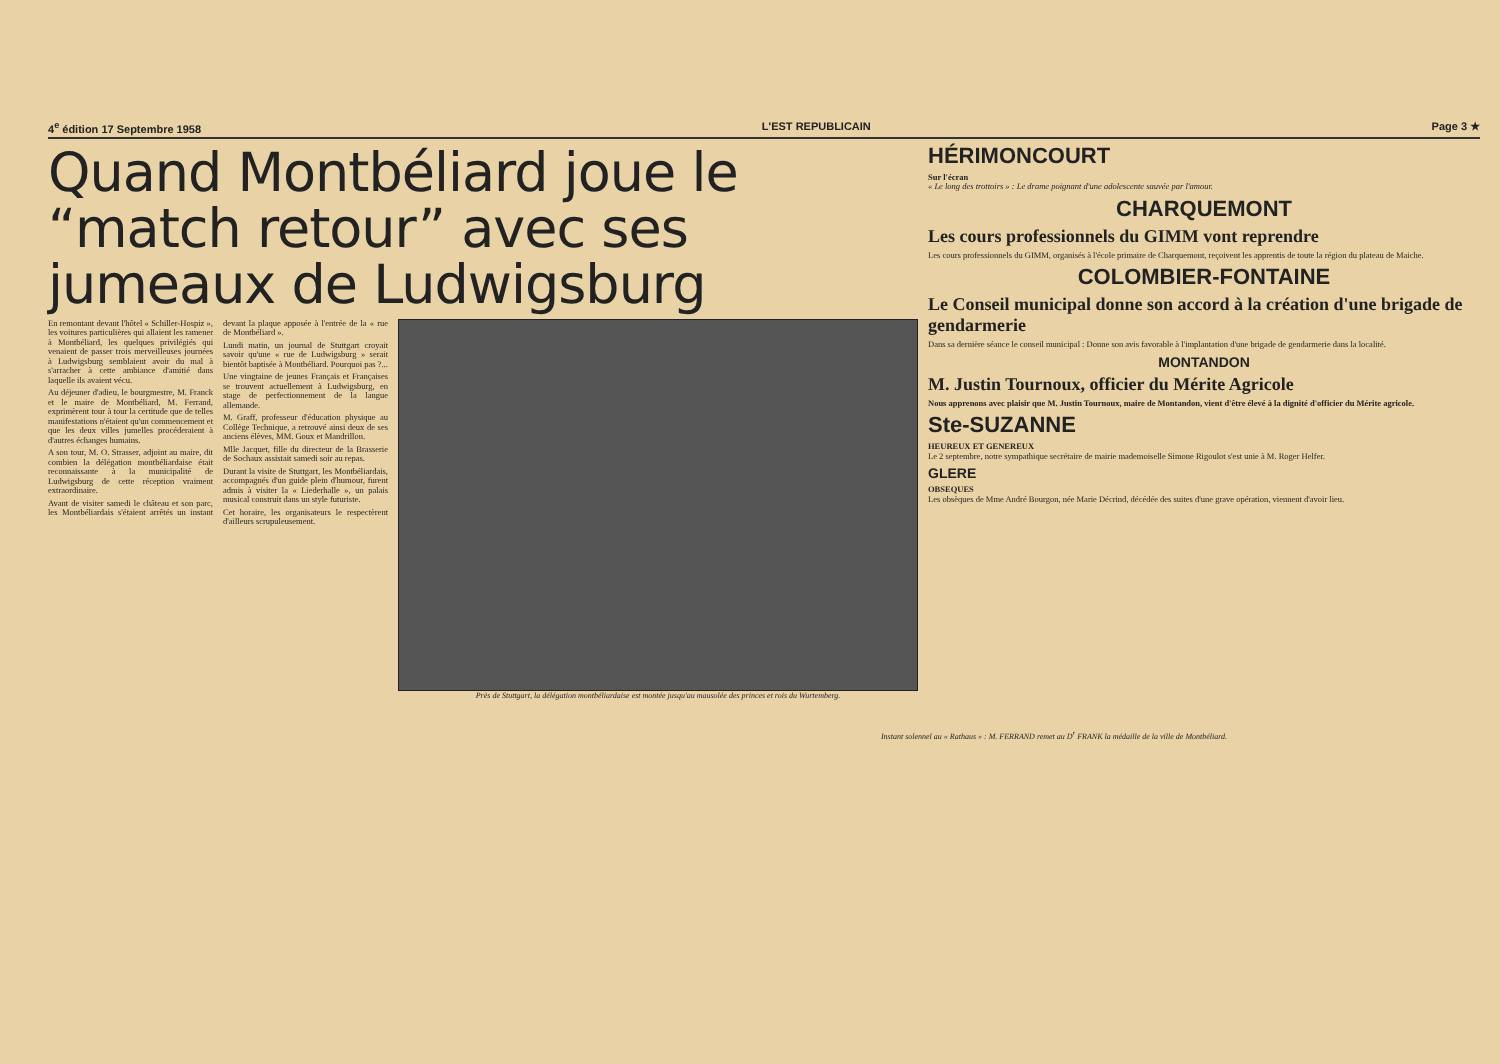4<sup>e</sup> édition 17 Septembre 1958 L'EST REPUBLICAIN Page 3 ★
Quand Montbéliard joue le “match retour” avec ses jumeaux de Ludwigsburg
En remontant devant l'hôtel « Schiller-Hospiz », les voitures particulières qui allaient les ramener à Montbéliard, les quelques privilégiés qui venaient de passer trois merveilleuses journées à Ludwigsburg semblaient avoir du mal à s'arracher à cette ambiance d'amitié dans laquelle ils avaient vécu.
Au déjeuner d'adieu, le bourgmestre, M. Franck et le maire de Montbéliard, M. Ferrand, exprimèrent tour à tour la certitude que de telles manifestations n'étaient qu'un commencement et que les deux villes jumelles procéderaient à d'autres échanges humains.
A son tour, M. O. Strasser, adjoint au maire, dit combien la délégation montbéliardaise était reconnaissante à la municipalité de Ludwigsburg de cette réception vraiment extraordinaire.
Avant de visiter samedi le château et son parc, les Montbéliardais s'étaient arrêtés un instant devant la plaque apposée à l'entrée de la « rue de Montbéliard ».
Lundi matin, un journal de Stuttgart croyait savoir qu'une « rue de Ludwigsburg » serait bientôt baptisée à Montbéliard. Pourquoi pas ?...
Une vingtaine de jeunes Français et Françaises se trouvent actuellement à Ludwigsburg, en stage de perfectionnement de la langue allemande.
M. Graff, professeur d'éducation physique au Collège Technique, a retrouvé ainsi deux de ses anciens élèves, MM. Goux et Mandrillon.
Mlle Jacquet, fille du directeur de la Brasserie de Sochaux assistait samedi soir au repas.
Durant la visite de Stuttgart, les Montbéliardais, accompagnés d'un guide plein d'humour, furent admis à visiter la « Liederhalle », un palais musical construit dans un style futuriste.
Cet horaire, les organisateurs le respectèrent d'ailleurs scrupuleusement.
Près de Stuttgart, la délégation montbéliardaise est montée jusqu'au mausolée des princes et rois du Wurtemberg.
HÉRIMONCOURT
Sur l'écran
« Le long des trottoirs » : Le drame poignant d'une adolescente sauvée par l'amour.
CHARQUEMONT
Les cours professionnels du GIMM vont reprendre
Les cours professionnels du GIMM, organisés à l'école primaire de Charquemont, reçoivent les apprentis de toute la région du plateau de Maiche.
COLOMBIER-FONTAINE
Le Conseil municipal donne son accord à la création d'une brigade de gendarmerie
Dans sa dernière séance le conseil municipal : Donne son avis favorable à l'implantation d'une brigade de gendarmerie dans la localité.
MONTANDON
M. Justin Tournoux, officier du Mérite Agricole
Nous apprenons avec plaisir que M. Justin Tournoux, maire de Montandon, vient d'être élevé à la dignité d'officier du Mérite agricole.
Ste-SUZANNE
HEUREUX ET GENEREUX
Le 2 septembre, notre sympathique secrétaire de mairie mademoiselle Simone Rigoulot s'est unie à M. Roger Helfer.
GLERE
OBSEQUES
Les obsèques de Mme André Bourgon, née Marie Décrind, décédée des suites d'une grave opération, viennent d'avoir lieu.
Instant solennel au « Rathaus » : M. FERRAND remet au D<sup>r</sup> FRANK la médaille de la ville de Montbéliard.